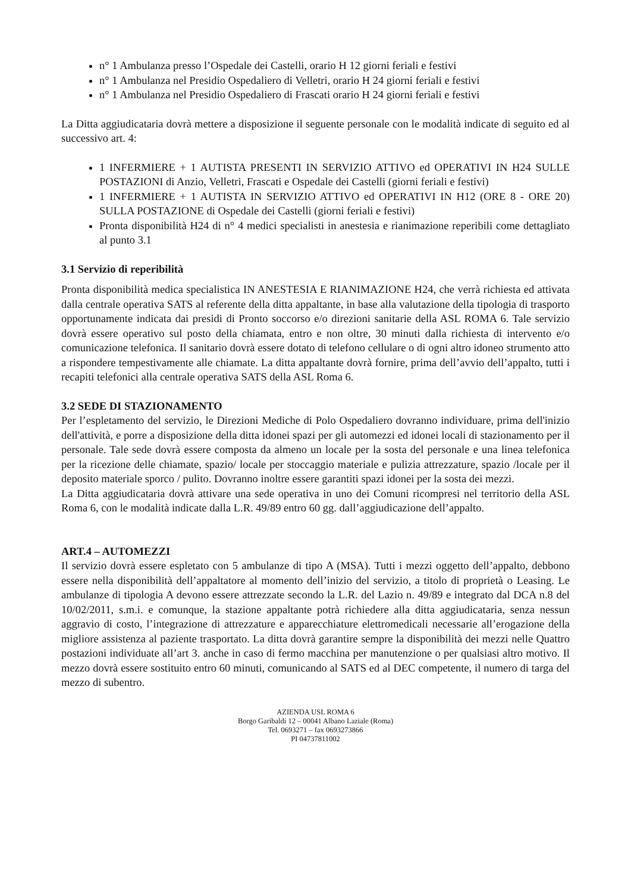n° 1 Ambulanza presso l’Ospedale dei Castelli, orario H 12 giorni feriali e festivi
n° 1 Ambulanza nel Presidio Ospedaliero di Velletri, orario H 24 giorni feriali e festivi
n° 1 Ambulanza nel Presidio Ospedaliero di Frascati orario H 24 giorni feriali e festivi
La Ditta aggiudicataria dovrà mettere a disposizione il seguente personale con le modalità indicate di seguito ed al successivo art. 4:
1 INFERMIERE + 1 AUTISTA PRESENTI IN SERVIZIO ATTIVO ed OPERATIVI IN H24 SULLE POSTAZIONI di Anzio, Velletri, Frascati e Ospedale dei Castelli (giorni feriali e festivi)
1 INFERMIERE + 1 AUTISTA IN SERVIZIO ATTIVO ed OPERATIVI IN H12 (ORE 8 - ORE 20) SULLA POSTAZIONE di Ospedale dei Castelli (giorni feriali e festivi)
Pronta disponibilità H24 di n° 4 medici specialisti in anestesia e rianimazione reperibili come dettagliato al punto 3.1
3.1 Servizio di reperibilità
Pronta disponibilità medica specialistica IN ANESTESIA E RIANIMAZIONE H24, che verrà richiesta ed attivata dalla centrale operativa SATS al referente della ditta appaltante, in base alla valutazione della tipologia di trasporto opportunamente indicata dai presidi di Pronto soccorso e/o direzioni sanitarie della ASL ROMA 6. Tale servizio dovrà essere operativo sul posto della chiamata, entro e non oltre, 30 minuti dalla richiesta di intervento e/o comunicazione telefonica. Il sanitario dovrà essere dotato di telefono cellulare o di ogni altro idoneo strumento atto a rispondere tempestivamente alle chiamate. La ditta appaltante dovrà fornire, prima dell’avvio dell’appalto, tutti i recapiti telefonici alla centrale operativa SATS della ASL Roma 6.
3.2 SEDE DI STAZIONAMENTO
Per l’espletamento del servizio, le Direzioni Mediche di Polo Ospedaliero dovranno individuare, prima dell'inizio dell'attività, e porre a disposizione della ditta idonei spazi per gli automezzi ed idonei locali di stazionamento per il personale. Tale sede dovrà essere composta da almeno un locale per la sosta del personale e una linea telefonica per la ricezione delle chiamate, spazio/ locale per stoccaggio materiale e pulizia attrezzature, spazio /locale per il deposito materiale sporco / pulito. Dovranno inoltre essere garantiti spazi idonei per la sosta dei mezzi.
La Ditta aggiudicataria dovrà attivare una sede operativa in uno dei Comuni ricompresi nel territorio della ASL Roma 6, con le modalità indicate dalla L.R. 49/89 entro 60 gg. dall’aggiudicazione dell’appalto.
ART.4 – AUTOMEZZI
Il servizio dovrà essere espletato con 5 ambulanze di tipo A (MSA). Tutti i mezzi oggetto dell’appalto, debbono essere nella disponibilità dell’appaltatore al momento dell’inizio del servizio, a titolo di proprietà o Leasing. Le ambulanze di tipologia A devono essere attrezzate secondo la L.R. del Lazio n. 49/89 e integrato dal DCA n.8 del 10/02/2011, s.m.i. e comunque, la stazione appaltante potrà richiedere alla ditta aggiudicataria, senza nessun aggravio di costo, l’integrazione di attrezzature e apparecchiature elettromedicali necessarie all’erogazione della migliore assistenza al paziente trasportato. La ditta dovrà garantire sempre la disponibilità dei mezzi nelle Quattro postazioni individuate all’art 3. anche in caso di fermo macchina per manutenzione o per qualsiasi altro motivo. Il mezzo dovrà essere sostituito entro 60 minuti, comunicando al SATS ed al DEC competente, il numero di targa del mezzo di subentro.
AZIENDA USL ROMA 6
Borgo Garibaldi 12 – 00041 Albano Laziale (Roma)
Tel. 0693271 – fax 0693273866
PI 04737811002